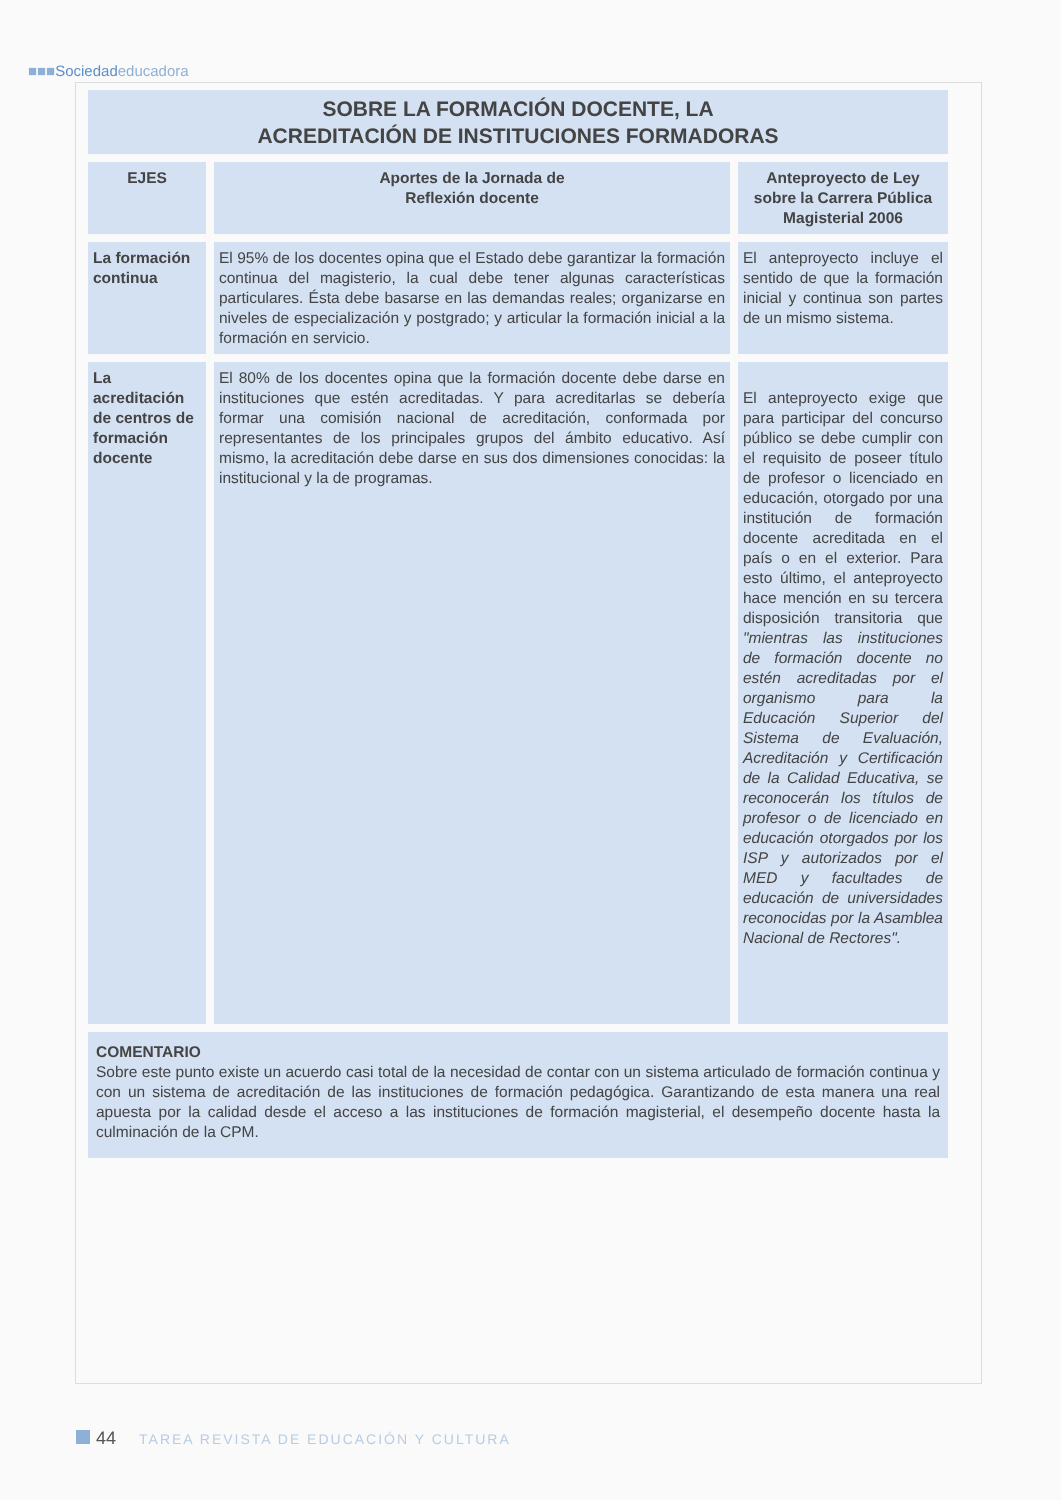■■■Sociedadeducadora
| SOBRE LA FORMACIÓN DOCENTE, LA ACREDITACIÓN DE INSTITUCIONES FORMADORAS | | |
| --- | --- | --- |
| EJES | Aportes de la Jornada de Reflexión docente | Anteproyecto de Ley sobre la Carrera Pública Magisterial 2006 |
| La formación continua | El 95% de los docentes opina que el Estado debe garantizar la formación continua del magisterio, la cual debe tener algunas características particulares. Ésta debe basarse en las demandas reales; organizarse en niveles de especialización y postgrado; y articular la formación inicial a la formación en servicio. | El anteproyecto incluye el sentido de que la formación inicial y continua son partes de un mismo sistema. |
| La acreditación de centros de formación docente | El 80% de los docentes opina que la formación docente debe darse en instituciones que estén acreditadas. Y para acreditarlas se debería formar una comisión nacional de acreditación, conformada por representantes de los principales grupos del ámbito educativo. Así mismo, la acreditación debe darse en sus dos dimensiones conocidas: la institucional y la de programas. | El anteproyecto exige que para participar del concurso público se debe cumplir con el requisito de poseer título de profesor o licenciado en educación, otorgado por una institución de formación docente acreditada en el país o en el exterior. Para esto último, el anteproyecto hace mención en su tercera disposición transitoria que "mientras las instituciones de formación docente no estén acreditadas por el organismo para la Educación Superior del Sistema de Evaluación, Acreditación y Certificación de la Calidad Educativa, se reconocerán los títulos de profesor o de licenciado en educación otorgados por los ISP y autorizados por el MED y facultades de educación de universidades reconocidas por la Asamblea Nacional de Rectores". |
| COMENTARIO Sobre este punto existe un acuerdo casi total de la necesidad de contar con un sistema articulado de formación continua y con un sistema de acreditación de las instituciones de formación pedagógica. Garantizando de esta manera una real apuesta por la calidad desde el acceso a las instituciones de formación magisterial, el desempeño docente hasta la culminación de la CPM. | | |
44 TAREA REVISTA DE EDUCACIÓN Y CULTURA